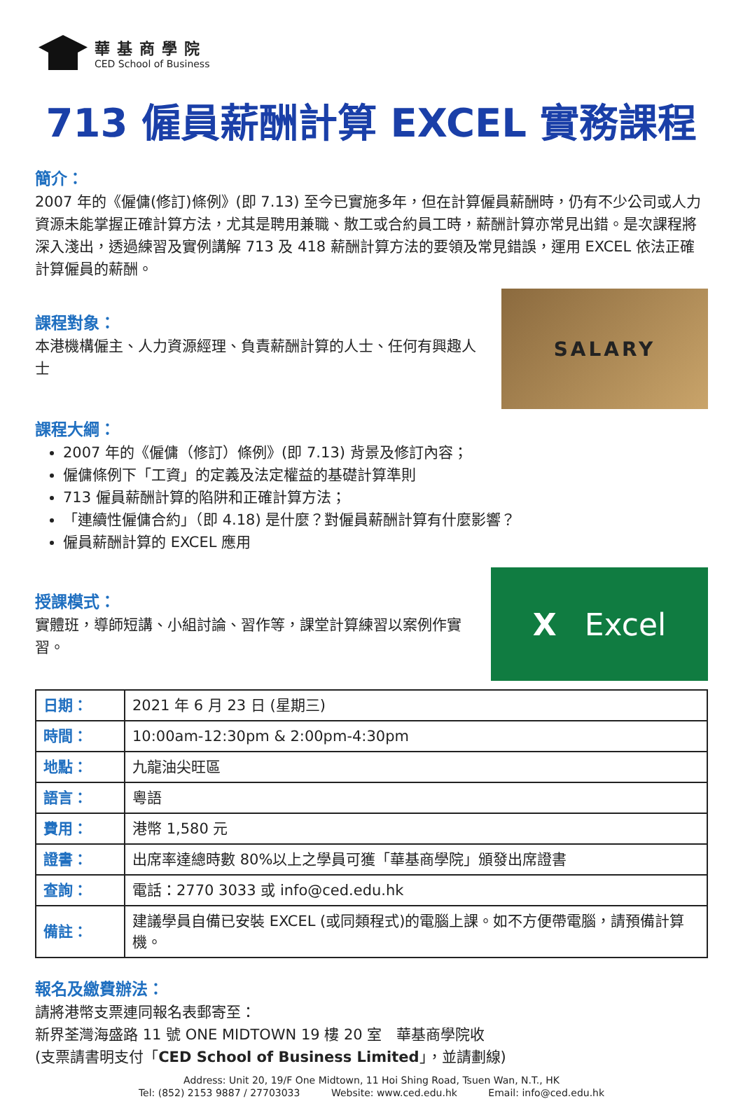華基商學院
CED School of Business
713 僱員薪酬計算 EXCEL 實務課程
簡介：
2007 年的《僱傭(修訂)條例》(即 7.13) 至今已實施多年，但在計算僱員薪酬時，仍有不少公司或人力資源未能掌握正確計算方法，尤其是聘用兼職、散工或合約員工時，薪酬計算亦常見出錯。是次課程將深入淺出，透過練習及實例講解 713 及 418 薪酬計算方法的要領及常見錯誤，運用 EXCEL 依法正確計算僱員的薪酬。
課程對象：
本港機構僱主、人力資源經理、負責薪酬計算的人士、任何有興趣人士
SALARY
課程大綱：
2007 年的《僱傭（修訂）條例》(即 7.13) 背景及修訂內容；
僱傭條例下「工資」的定義及法定權益的基礎計算準則
713 僱員薪酬計算的陷阱和正確計算方法；
「連續性僱傭合約」（即 4.18) 是什麼？對僱員薪酬計算有什麼影響？
僱員薪酬計算的 EXCEL 應用
授課模式：
實體班，導師短講、小組討論、習作等，課堂計算練習以案例作實習。
X Excel
| 日期： | 2021 年 6 月 23 日 (星期三) |
| 時間： | 10:00am-12:30pm & 2:00pm-4:30pm |
| 地點： | 九龍油尖旺區 |
| 語言： | 粵語 |
| 費用： | 港幣 1,580 元 |
| 證書： | 出席率達總時數 80%以上之學員可獲「華基商學院」頒發出席證書 |
| 查詢： | 電話：2770 3033 或 info@ced.edu.hk |
| 備註： | 建議學員自備已安裝 EXCEL (或同類程式)的電腦上課。如不方便帶電腦，請預備計算機。 |
報名及繳費辦法：
請將港幣支票連同報名表郵寄至：
新界荃灣海盛路 11 號 ONE MIDTOWN 19 樓 20 室　華基商學院收
(支票請書明支付「CED School of Business Limited」，並請劃線)
Address: Unit 20, 19/F One Midtown, 11 Hoi Shing Road, Tsuen Wan, N.T., HK
Tel: (852) 2153 9887 / 27703033 Website: www.ced.edu.hk Email: info@ced.edu.hk